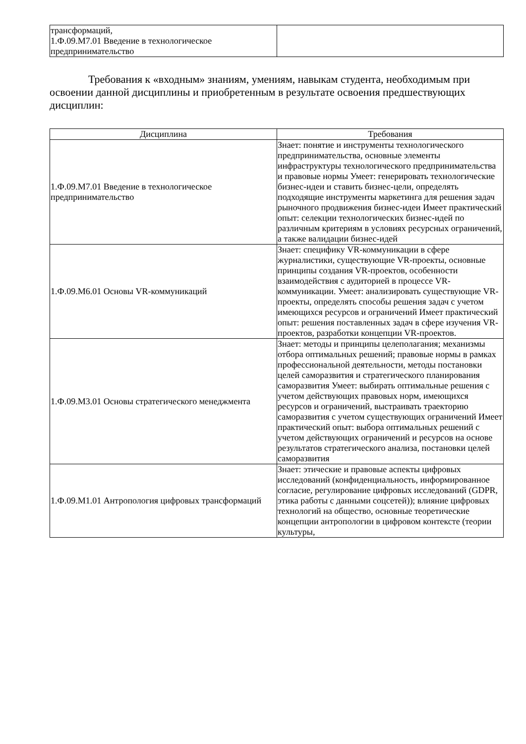| трансформаций, 1.Ф.09.М7.01 Введение в технологическое предпринимательство | |
Требования к «входным» знаниям, умениям, навыкам студента, необходимым при освоении данной дисциплины и приобретенным в результате освоения предшествующих дисциплин:
| Дисциплина | Требования |
| --- | --- |
| 1.Ф.09.М7.01 Введение в технологическое предпринимательство | Знает: понятие и инструменты технологического предпринимательства, основные элементы инфраструктуры технологического предпринимательства и правовые нормы Умеет: генерировать технологические бизнес-идеи и ставить бизнес-цели, определять подходящие инструменты маркетинга для решения задач рыночного продвижения бизнес-идеи Имеет практический опыт: селекции технологических бизнес-идей по различным критериям в условиях ресурсных ограничений, а также валидации бизнес-идей |
| 1.Ф.09.М6.01 Основы VR-коммуникаций | Знает: специфику VR-коммуникации в сфере журналистики, существующие VR-проекты, основные принципы создания VR-проектов, особенности взаимодействия с аудиторией в процессе VR-коммуникации. Умеет: анализировать существующие VR-проекты, определять способы решения задач с учетом имеющихся ресурсов и ограничений Имеет практический опыт: решения поставленных задач в сфере изучения VR-проектов, разработки концепции VR-проектов. |
| 1.Ф.09.М3.01 Основы стратегического менеджмента | Знает: методы и принципы целеполагания; механизмы отбора оптимальных решений; правовые нормы в рамках профессиональной деятельности, методы постановки целей саморазвития и стратегического планирования саморазвития Умеет: выбирать оптимальные решения с учетом действующих правовых норм, имеющихся ресурсов и ограничений, выстраивать траекторию саморазвития с учетом существующих ограничений Имеет практический опыт: выбора оптимальных решений с учетом действующих ограничений и ресурсов на основе результатов стратегического анализа, постановки целей саморазвития |
| 1.Ф.09.М1.01 Антропология цифровых трансформаций | Знает: этические и правовые аспекты цифровых исследований (конфиденциальность, информированное согласие, регулирование цифровых исследований (GDPR, этика работы с данными соцсетей)); влияние цифровых технологий на общество, основные теоретические концепции антропологии в цифровом контексте (теории культуры, |